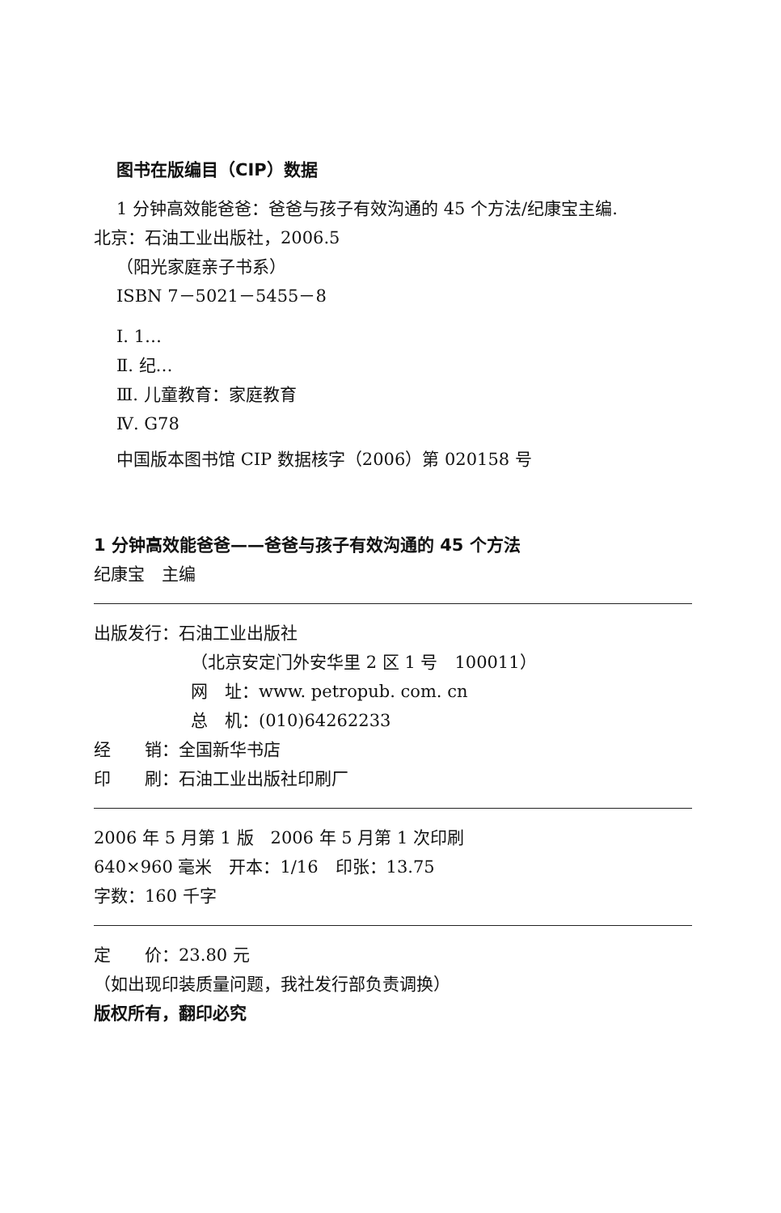图书在版编目（CIP）数据
1 分钟高效能爸爸：爸爸与孩子有效沟通的 45 个方法/纪康宝主编.
北京：石油工业出版社，2006.5
（阳光家庭亲子书系）
ISBN 7－5021－5455－8
Ⅰ. 1…
Ⅱ. 纪…
Ⅲ. 儿童教育：家庭教育
Ⅳ. G78
中国版本图书馆 CIP 数据核字（2006）第 020158 号
1 分钟高效能爸爸——爸爸与孩子有效沟通的 45 个方法
纪康宝　主编
出版发行：石油工业出版社
（北京安定门外安华里 2 区 1 号　100011）
网　址：www. petropub. com. cn
总　机：(010)64262233
经　　销：全国新华书店
印　　刷：石油工业出版社印刷厂
2006 年 5 月第 1 版　2006 年 5 月第 1 次印刷
640×960 毫米　开本：1/16　印张：13.75
字数：160 千字
定　　价：23.80 元
（如出现印装质量问题，我社发行部负责调换）
版权所有，翻印必究